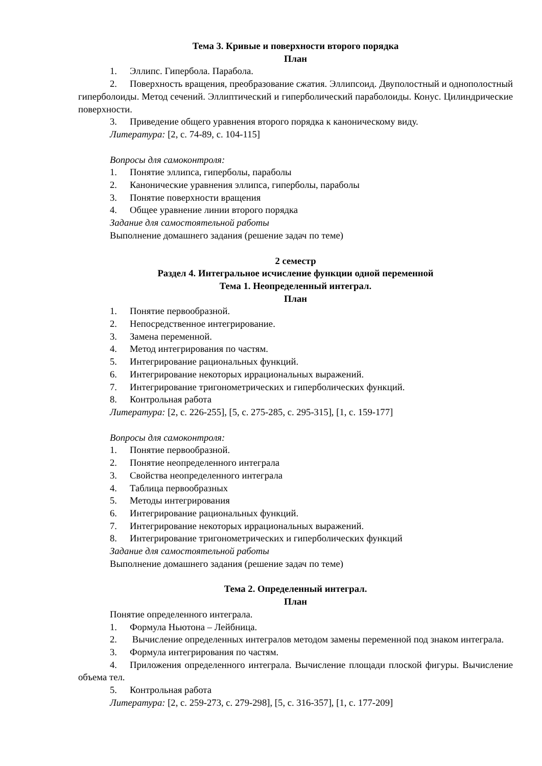Тема 3. Кривые и поверхности второго порядка
План
1. Эллипс. Гипербола. Парабола.
2. Поверхность вращения, преобразование сжатия. Эллипсоид. Двуполостный и однополостный гиперболоиды. Метод сечений. Эллиптический и гиперболический параболоиды. Конус. Цилиндрические поверхности.
3. Приведение общего уравнения второго порядка к каноническому виду.
Литература: [2, с. 74-89, с. 104-115]
Вопросы для самоконтроля:
1. Понятие эллипса, гиперболы, параболы
2. Канонические уравнения эллипса, гиперболы, параболы
3. Понятие поверхности вращения
4. Общее уравнение линии второго порядка
Задание для самостоятельной работы
Выполнение домашнего задания (решение задач по теме)
2 семестр
Раздел 4. Интегральное исчисление функции одной переменной
Тема 1. Неопределенный интеграл.
План
1. Понятие первообразной.
2. Непосредственное интегрирование.
3. Замена переменной.
4. Метод интегрирования по частям.
5. Интегрирование рациональных функций.
6. Интегрирование некоторых иррациональных выражений.
7. Интегрирование тригонометрических и гиперболических функций.
8. Контрольная работа
Литература: [2, с. 226-255], [5, с. 275-285, с. 295-315], [1, с. 159-177]
Вопросы для самоконтроля:
1. Понятие первообразной.
2. Понятие неопределенного интеграла
3. Свойства неопределенного интеграла
4. Таблица первообразных
5. Методы интегрирования
6. Интегрирование рациональных функций.
7. Интегрирование некоторых иррациональных выражений.
8. Интегрирование тригонометрических и гиперболических функций
Задание для самостоятельной работы
Выполнение домашнего задания (решение задач по теме)
Тема 2. Определенный интеграл.
План
Понятие определенного интеграла.
1. Формула Ньютона – Лейбница.
2. Вычисление определенных интегралов методом замены переменной под знаком интеграла.
3. Формула интегрирования по частям.
4. Приложения определенного интеграла. Вычисление площади плоской фигуры. Вычисление объема тел.
5. Контрольная работа
Литература: [2, с. 259-273, с. 279-298], [5, с. 316-357], [1, с. 177-209]